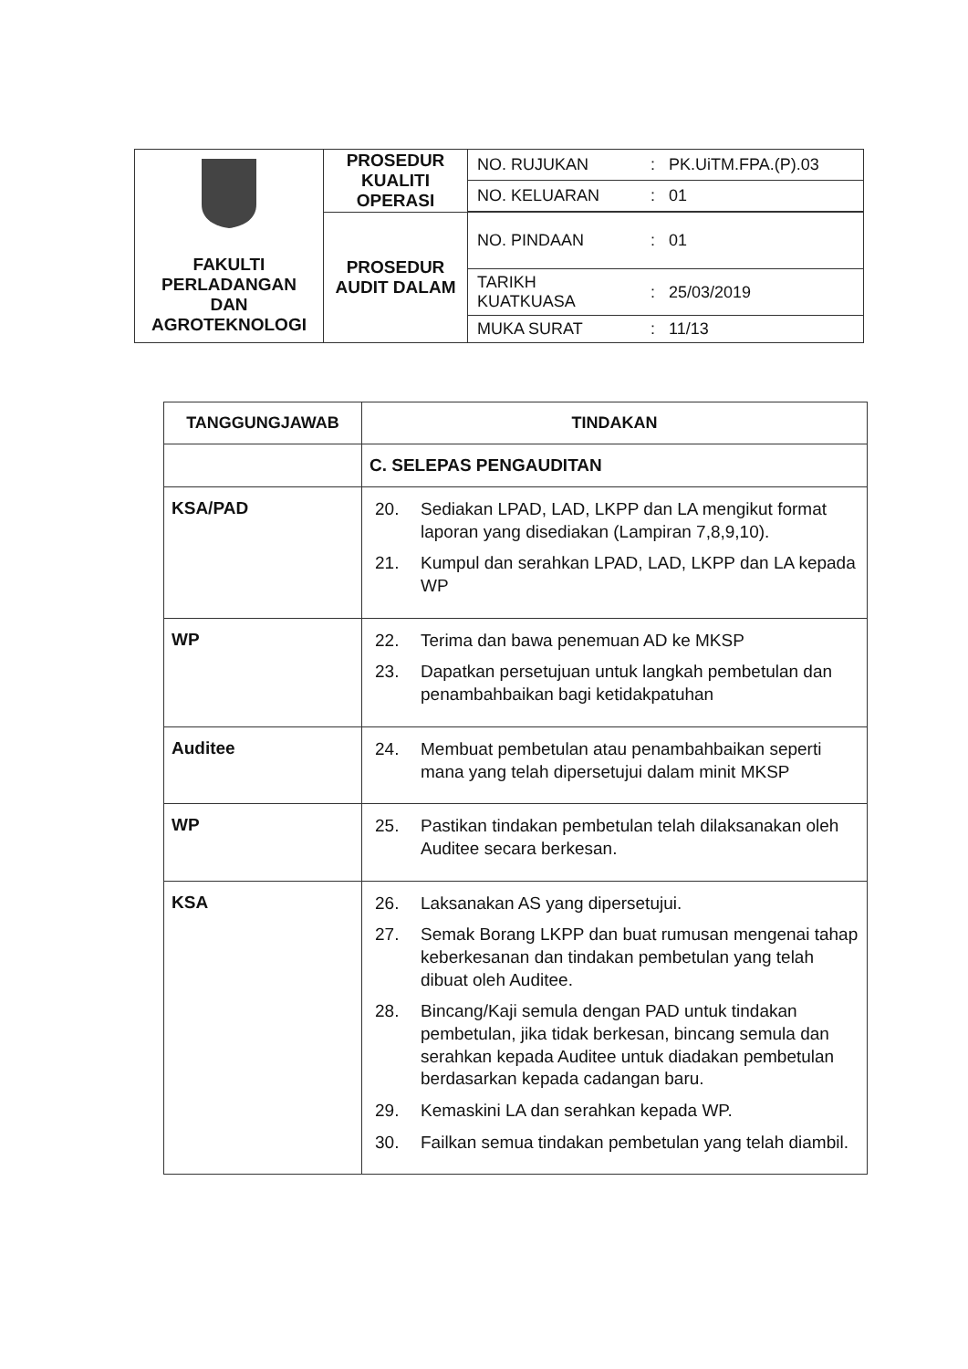| FAKULTI PERLADANGAN DAN AGROTEKNOLOGI | PROSEDUR KUALITI OPERASI | NO. RUJUKAN | : PK.UiTM.FPA.(P).03 |
| | | NO. KELUARAN | : 01 |
| | PROSEDUR AUDIT DALAM | NO. PINDAAN | : 01 |
| | | TARIKH KUATKUASA | : 25/03/2019 |
| | | MUKA SURAT | : 11/13 |
| TANGGUNGJAWAB | TINDAKAN |
| --- | --- |
| | C. SELEPAS PENGAUDITAN |
| KSA/PAD | 20. Sediakan LPAD, LAD, LKPP dan LA mengikut format laporan yang disediakan (Lampiran 7,8,9,10). 21. Kumpul dan serahkan LPAD, LAD, LKPP dan LA kepada WP |
| WP | 22. Terima dan bawa penemuan AD ke MKSP 23. Dapatkan persetujuan untuk langkah pembetulan dan penambahbaikan bagi ketidakpatuhan |
| Auditee | 24. Membuat pembetulan atau penambahbaikan seperti mana yang telah dipersetujui dalam minit MKSP |
| WP | 25. Pastikan tindakan pembetulan telah dilaksanakan oleh Auditee secara berkesan. |
| KSA | 26. Laksanakan AS yang dipersetujui. 27. Semak Borang LKPP dan buat rumusan mengenai tahap keberkesanan dan tindakan pembetulan yang telah dibuat oleh Auditee. 28. Bincang/Kaji semula dengan PAD untuk tindakan pembetulan, jika tidak berkesan, bincang semula dan serahkan kepada Auditee untuk diadakan pembetulan berdasarkan kepada cadangan baru. 29. Kemaskini LA dan serahkan kepada WP. 30. Failkan semua tindakan pembetulan yang telah diambil. |